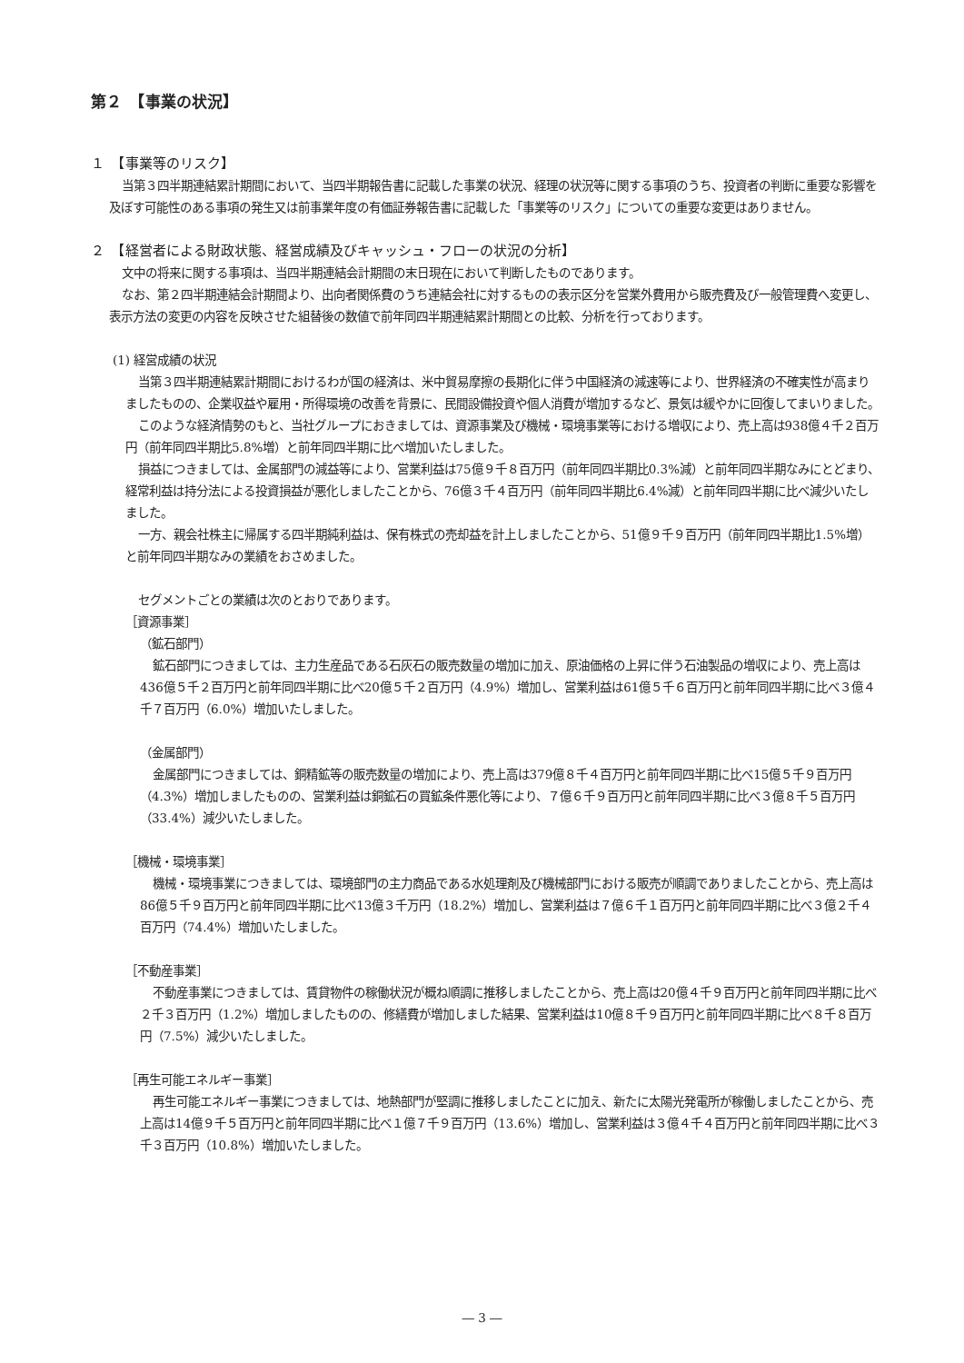第２　【事業の状況】
１　【事業等のリスク】
当第３四半期連結累計期間において、当四半期報告書に記載した事業の状況、経理の状況等に関する事項のうち、投資者の判断に重要な影響を及ぼす可能性のある事項の発生又は前事業年度の有価証券報告書に記載した「事業等のリスク」についての重要な変更はありません。
２　【経営者による財政状態、経営成績及びキャッシュ・フローの状況の分析】
文中の将来に関する事項は、当四半期連結会計期間の末日現在において判断したものであります。
なお、第２四半期連結会計期間より、出向者関係費のうち連結会社に対するものの表示区分を営業外費用から販売費及び一般管理費へ変更し、表示方法の変更の内容を反映させた組替後の数値で前年同四半期連結累計期間との比較、分析を行っております。
(1) 経営成績の状況
当第３四半期連結累計期間におけるわが国の経済は、米中貿易摩擦の長期化に伴う中国経済の減速等により、世界経済の不確実性が高まりましたものの、企業収益や雇用・所得環境の改善を背景に、民間設備投資や個人消費が増加するなど、景気は緩やかに回復してまいりました。
このような経済情勢のもと、当社グループにおきましては、資源事業及び機械・環境事業等における増収により、売上高は938億４千２百万円（前年同四半期比5.8%増）と前年同四半期に比べ増加いたしました。
損益につきましては、金属部門の減益等により、営業利益は75億９千８百万円（前年同四半期比0.3%減）と前年同四半期なみにとどまり、経常利益は持分法による投資損益が悪化しましたことから、76億３千４百万円（前年同四半期比6.4%減）と前年同四半期に比べ減少いたしました。
一方、親会社株主に帰属する四半期純利益は、保有株式の売却益を計上しましたことから、51億９千９百万円（前年同四半期比1.5%増）と前年同四半期なみの業績をおさめました。
セグメントごとの業績は次のとおりであります。
［資源事業］
（鉱石部門）
鉱石部門につきましては、主力生産品である石灰石の販売数量の増加に加え、原油価格の上昇に伴う石油製品の増収により、売上高は436億５千２百万円と前年同四半期に比べ20億５千２百万円（4.9%）増加し、営業利益は61億５千６百万円と前年同四半期に比べ３億４千７百万円（6.0%）増加いたしました。
（金属部門）
金属部門につきましては、銅精鉱等の販売数量の増加により、売上高は379億８千４百万円と前年同四半期に比べ15億５千９百万円（4.3%）増加しましたものの、営業利益は銅鉱石の買鉱条件悪化等により、７億６千９百万円と前年同四半期に比べ３億８千５百万円（33.4%）減少いたしました。
［機械・環境事業］
機械・環境事業につきましては、環境部門の主力商品である水処理剤及び機械部門における販売が順調でありましたことから、売上高は86億５千９百万円と前年同四半期に比べ13億３千万円（18.2%）増加し、営業利益は７億６千１百万円と前年同四半期に比べ３億２千４百万円（74.4%）増加いたしました。
［不動産事業］
不動産事業につきましては、賃貸物件の稼働状況が概ね順調に推移しましたことから、売上高は20億４千９百万円と前年同四半期に比べ２千３百万円（1.2%）増加しましたものの、修繕費が増加しました結果、営業利益は10億８千９百万円と前年同四半期に比べ８千８百万円（7.5%）減少いたしました。
［再生可能エネルギー事業］
再生可能エネルギー事業につきましては、地熱部門が堅調に推移しましたことに加え、新たに太陽光発電所が稼働しましたことから、売上高は14億９千５百万円と前年同四半期に比べ１億７千９百万円（13.6%）増加し、営業利益は３億４千４百万円と前年同四半期に比べ３千３百万円（10.8%）増加いたしました。
― 3 ―